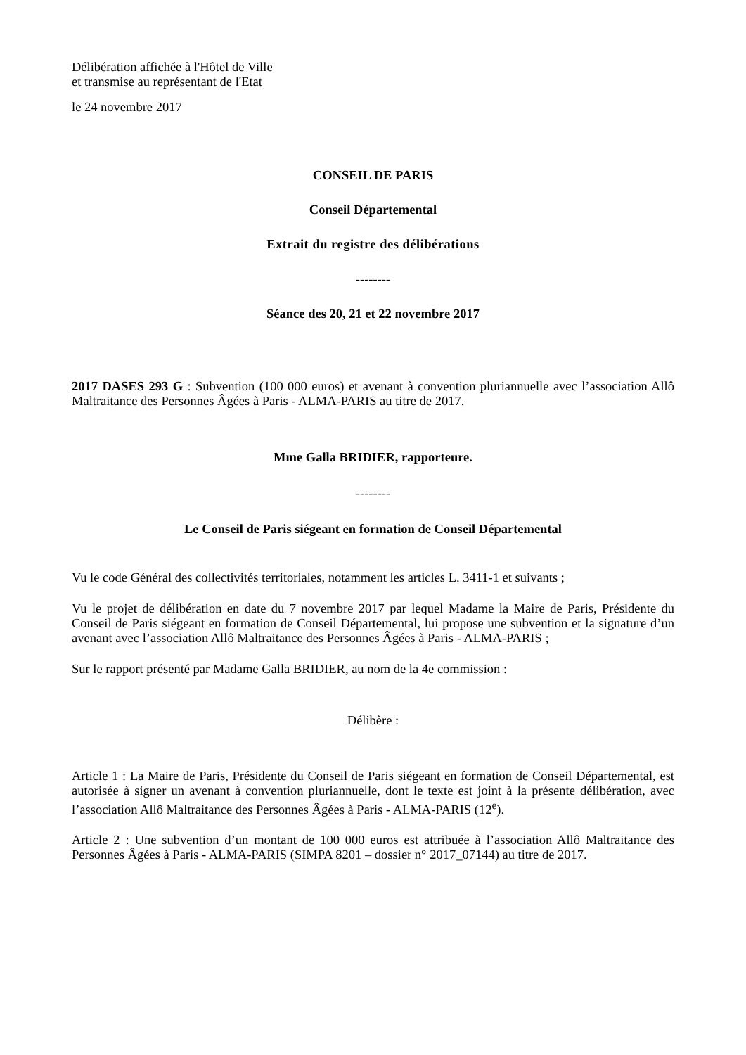Délibération affichée à l'Hôtel de Ville
et transmise au représentant de l'Etat
le 24 novembre 2017
CONSEIL DE PARIS
Conseil Départemental
Extrait du registre des délibérations
--------
Séance des 20, 21 et 22 novembre 2017
2017 DASES 293 G : Subvention (100 000 euros) et avenant à convention pluriannuelle avec l’association Allô Maltraitance des Personnes Âgées à Paris - ALMA-PARIS au titre de 2017.
Mme Galla BRIDIER, rapporteure.
--------
Le Conseil de Paris siégeant en formation de Conseil Départemental
Vu le code Général des collectivités territoriales, notamment les articles L. 3411-1 et suivants ;
Vu le projet de délibération en date du 7 novembre 2017 par lequel Madame la Maire de Paris, Présidente du Conseil de Paris siégeant en formation de Conseil Départemental, lui propose une subvention et la signature d’un avenant avec l’association Allô Maltraitance des Personnes Âgées à Paris - ALMA-PARIS ;
Sur le rapport présenté par Madame Galla BRIDIER, au nom de la 4e commission :
Délibère :
Article 1 : La Maire de Paris, Présidente du Conseil de Paris siégeant en formation de Conseil Départemental, est autorisée à signer un avenant à convention pluriannuelle, dont le texte est joint à la présente délibération, avec l’association Allô Maltraitance des Personnes Âgées à Paris - ALMA-PARIS (12<sup>e</sup>).
Article 2 : Une subvention d’un montant de 100 000 euros est attribuée à l’association Allô Maltraitance des Personnes Âgées à Paris - ALMA-PARIS (SIMPA 8201 – dossier n° 2017_07144) au titre de 2017.